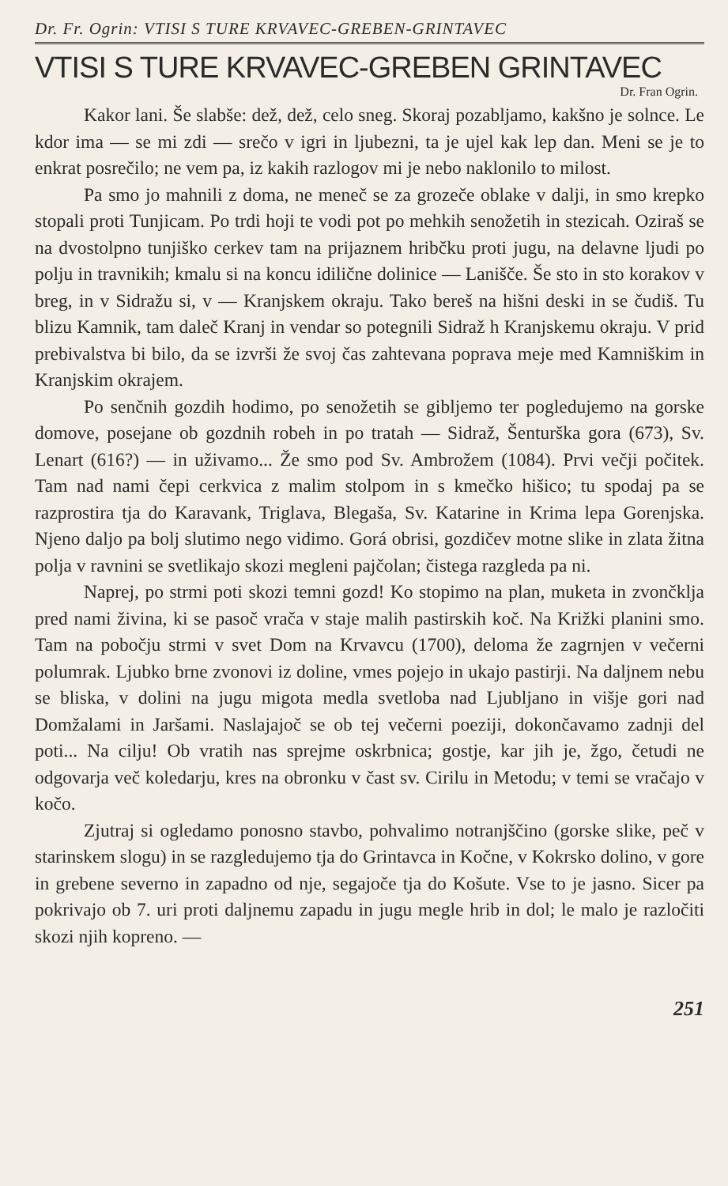Dr. Fr. Ogrin: VTISI S TURE KRVAVEC-GREBEN-GRINTAVEC
VTISI S TURE KRVAVEC-GREBEN GRINTAVEC
Dr. Fran Ogrin.
Kakor lani. Še slabše: dež, dež, celo sneg. Skoraj pozabljamo, kakšno je solnce. Le kdor ima — se mi zdi — srečo v igri in ljubezni, ta je ujel kak lep dan. Meni se je to enkrat posrečilo; ne vem pa, iz kakih razlogov mi je nebo naklonilo to milost.
Pa smo jo mahnili z doma, ne meneč se za grozeče oblake v dalji, in smo krepko stopali proti Tunjicam. Po trdi hoji te vodi pot po mehkih senožetih in stezicah. Oziraš se na dvostolpno tunjiško cerkev tam na prijaznem hribčku proti jugu, na delavne ljudi po polju in travnikih; kmalu si na koncu idilične dolinice — Lanišče. Še sto in sto korakov v breg, in v Sidražu si, v — Kranjskem okraju. Tako bereš na hišni deski in se čudiš. Tu blizu Kamnik, tam daleč Kranj in vendar so potegnili Sidraž h Kranjskemu okraju. V prid prebivalstva bi bilo, da se izvrši že svoj čas zahtevana poprava meje med Kamniškim in Kranjskim okrajem.
Po senčnih gozdih hodimo, po senožetih se gibljemo ter pogledujemo na gorske domove, posejane ob gozdnih robeh in po tratah — Sidraž, Šenturška gora (673), Sv. Lenart (616?) — in uživamo... Že smo pod Sv. Ambrožem (1084). Prvi večji počitek. Tam nad nami čepi cerkvica z malim stolpom in s kmečko hišico; tu spodaj pa se razprostira tja do Karavank, Triglava, Blegaša, Sv. Katarine in Krima lepa Gorenjska. Njeno daljo pa bolj slutimo nego vidimo. Gorá obrisi, gozdičev motne slike in zlata žitna polja v ravnini se svetlikajo skozi megleni pajčolan; čistega razgleda pa ni.
Naprej, po strmi poti skozi temni gozd! Ko stopimo na plan, muketa in zvončklja pred nami živina, ki se pasoč vrača v staje malih pastirskih koč. Na Križki planini smo. Tam na pobočju strmi v svet Dom na Krvavcu (1700), deloma že zagrnjen v večerni polumrak. Ljubko brne zvonovi iz doline, vmes pojejo in ukajo pastirji. Na daljnem nebu se bliska, v dolini na jugu migota medla svetloba nad Ljubljano in višje gori nad Domžalami in Jaršami. Naslajajoč se ob tej večerni poeziji, dokončavamo zadnji del poti... Na cilju! Ob vratih nas sprejme oskrbnica; gostje, kar jih je, žgo, četudi ne odgovarja več koledarju, kres na obronku v čast sv. Cirilu in Metodu; v temi se vračajo v kočo.
Zjutraj si ogledamo ponosno stavbo, pohvalimo notranjščino (gorske slike, peč v starinskem slogu) in se razgledujemo tja do Grintavca in Kočne, v Kokrsko dolino, v gore in grebene severno in zapadno od nje, segajoče tja do Košute. Vse to je jasno. Sicer pa pokrivajo ob 7. uri proti daljnemu zapadu in jugu megle hrib in dol; le malo je razločiti skozi njih kopreno. —
251